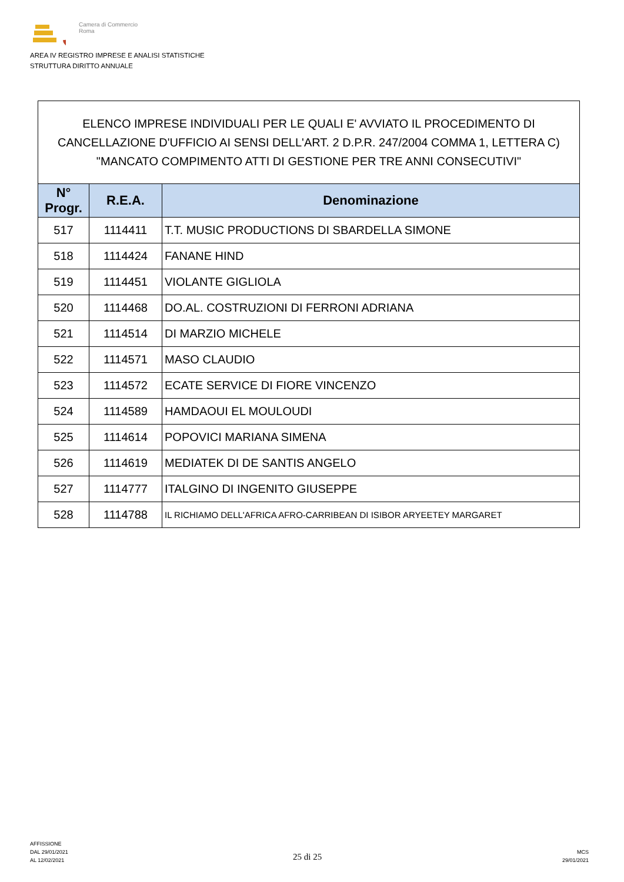Camera di Commercio
Roma
AREA IV REGISTRO IMPRESE E ANALISI STATISTICHE
STRUTTURA DIRITTO ANNUALE
ELENCO IMPRESE INDIVIDUALI PER LE QUALI E' AVVIATO IL PROCEDIMENTO DI CANCELLAZIONE D'UFFICIO AI SENSI DELL'ART. 2 D.P.R. 247/2004 COMMA 1, LETTERA C) "MANCATO COMPIMENTO ATTI DI GESTIONE PER TRE ANNI CONSECUTIVI"
| N° Progr. | R.E.A. | Denominazione |
| --- | --- | --- |
| 517 | 1114411 | T.T. MUSIC PRODUCTIONS DI SBARDELLA SIMONE |
| 518 | 1114424 | FANANE HIND |
| 519 | 1114451 | VIOLANTE GIGLIOLA |
| 520 | 1114468 | DO.AL. COSTRUZIONI DI FERRONI ADRIANA |
| 521 | 1114514 | DI MARZIO MICHELE |
| 522 | 1114571 | MASO CLAUDIO |
| 523 | 1114572 | ECATE SERVICE DI FIORE VINCENZO |
| 524 | 1114589 | HAMDAOUI EL MOULOUDI |
| 525 | 1114614 | POPOVICI MARIANA SIMENA |
| 526 | 1114619 | MEDIATEK DI DE SANTIS ANGELO |
| 527 | 1114777 | ITALGINO DI INGENITO GIUSEPPE |
| 528 | 1114788 | IL RICHIAMO DELL'AFRICA AFRO-CARRIBEAN DI ISIBOR ARYEETEY MARGARET |
AFFISSIONE
DAL 29/01/2021
AL 12/02/2021
25 di 25
MCS
29/01/2021